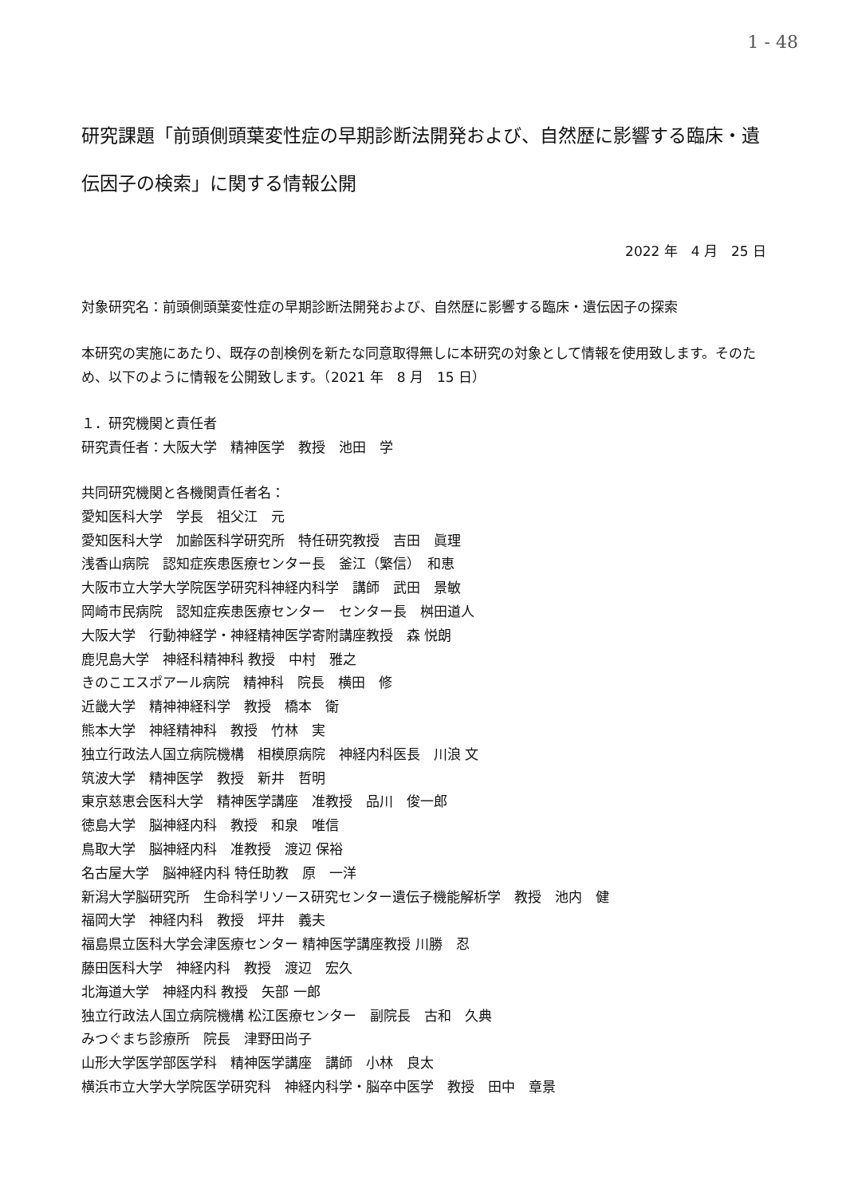1 - 48
研究課題「前頭側頭葉変性症の早期診断法開発および、自然歴に影響する臨床・遺伝因子の検索」に関する情報公開
2022 年　4 月　25 日
対象研究名：前頭側頭葉変性症の早期診断法開発および、自然歴に影響する臨床・遺伝因子の探索
本研究の実施にあたり、既存の剖検例を新たな同意取得無しに本研究の対象として情報を使用致します。そのため、以下のように情報を公開致します。（2021 年　8 月　15 日）
１．研究機関と責任者
研究責任者：大阪大学　精神医学　教授　池田　学
共同研究機関と各機関責任者名：
愛知医科大学　学長　祖父江　元
愛知医科大学　加齢医科学研究所　特任研究教授　吉田　眞理
浅香山病院　認知症疾患医療センター長　釜江（繁信）　和恵
大阪市立大学大学院医学研究科神経内科学　講師　武田　景敏
岡崎市民病院　認知症疾患医療センター　センター長　桝田道人
大阪大学　行動神経学・神経精神医学寄附講座教授　森 悦朗
鹿児島大学　神経科精神科 教授　中村　雅之
きのこエスポアール病院　精神科　院長　横田　修
近畿大学　精神神経科学　教授　橋本　衛
熊本大学　神経精神科　教授　竹林　実
独立行政法人国立病院機構　相模原病院　神経内科医長　川浪 文
筑波大学　精神医学　教授　新井　哲明
東京慈恵会医科大学　精神医学講座　准教授　品川　俊一郎
徳島大学　脳神経内科　教授　和泉　唯信
鳥取大学　脳神経内科　准教授　渡辺 保裕
名古屋大学　脳神経内科 特任助教　原　一洋
新潟大学脳研究所　生命科学リソース研究センター遺伝子機能解析学　教授　池内　健
福岡大学　神経内科　教授　坪井　義夫
福島県立医科大学会津医療センター 精神医学講座教授 川勝　忍
藤田医科大学　神経内科　教授　渡辺　宏久
北海道大学　神経内科 教授　矢部 一郎
独立行政法人国立病院機構 松江医療センター　副院長　古和　久典
みつぐまち診療所　院長　津野田尚子
山形大学医学部医学科　精神医学講座　講師　小林　良太
横浜市立大学大学院医学研究科　神経内科学・脳卒中医学　教授　田中　章景